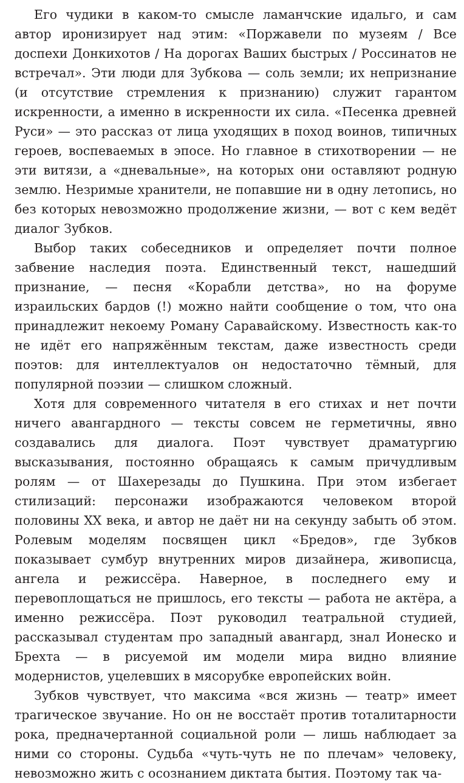Его чудики в каком-то смысле ламанчские идальго, и сам автор иронизирует над этим: «Поржавели по музеям / Все доспехи Донкихотов / На дорогах Ваших быстрых / Россинатов не встречал». Эти люди для Зубкова — соль земли; их непризнание (и отсутствие стремления к признанию) служит гарантом искренности, а именно в искренности их сила. «Песенка древней Руси» — это рассказ от лица уходящих в поход воинов, типичных героев, воспеваемых в эпосе. Но главное в стихотворении — не эти витязи, а «дневальные», на которых они оставляют родную землю. Незримые хранители, не попавшие ни в одну летопись, но без которых невозможно продолжение жизни, — вот с кем ведёт диалог Зубков.
Выбор таких собеседников и определяет почти полное забвение наследия поэта. Единственный текст, нашедший признание, — песня «Корабли детства», но на форуме израильских бардов (!) можно найти сообщение о том, что она принадлежит некоему Роману Саравайскому. Известность как-то не идёт его напряжённым текстам, даже известность среди поэтов: для интеллектуалов он недостаточно тёмный, для популярной поэзии — слишком сложный.
Хотя для современного читателя в его стихах и нет почти ничего авангардного — тексты совсем не герметичны, явно создавались для диалога. Поэт чувствует драматургию высказывания, постоянно обращаясь к самым причудливым ролям — от Шахерезады до Пушкина. При этом избегает стилизаций: персонажи изображаются человеком второй половины XX века, и автор не даёт ни на секунду забыть об этом. Ролевым моделям посвящен цикл «Бредов», где Зубков показывает сумбур внутренних миров дизайнера, живописца, ангела и режиссёра. Наверное, в последнего ему и перевоплощаться не пришлось, его тексты — работа не актёра, а именно режиссёра. Поэт руководил театральной студией, рассказывал студентам про западный авангард, знал Ионеско и Брехта — в рисуемой им модели мира видно влияние модернистов, уцелевших в мясорубке европейских войн.
Зубков чувствует, что максима «вся жизнь — театр» имеет трагическое звучание. Но он не восстаёт против тоталитарности рока, предначертанной социальной роли — лишь наблюдает за ними со стороны. Судьба «чуть-чуть не по плечам» человеку, невозможно жить с осознанием диктата бытия. Поэтому так ча-